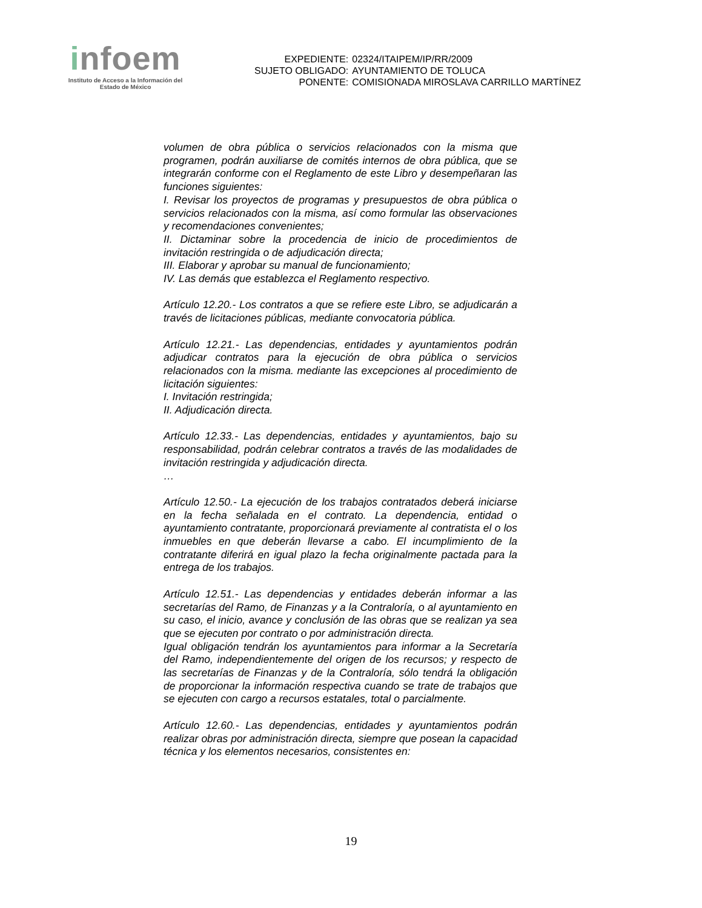infoem
Instituto de Acceso a la Información del
Estado de México
| EXPEDIENTE: | 02324/ITAIPEM/IP/RR/2009 |
| SUJETO OBLIGADO: | AYUNTAMIENTO DE TOLUCA |
| PONENTE: | COMISIONADA MIROSLAVA CARRILLO MARTÍNEZ |
volumen de obra pública o servicios relacionados con la misma que programen, podrán auxiliarse de comités internos de obra pública, que se integrarán conforme con el Reglamento de este Libro y desempeñaran las funciones siguientes:
I. Revisar los proyectos de programas y presupuestos de obra pública o servicios relacionados con la misma, así como formular las observaciones y recomendaciones convenientes;
II. Dictaminar sobre la procedencia de inicio de procedimientos de invitación restringida o de adjudicación directa;
III. Elaborar y aprobar su manual de funcionamiento;
IV. Las demás que establezca el Reglamento respectivo.
Artículo 12.20.- Los contratos a que se refiere este Libro, se adjudicarán a través de licitaciones públicas, mediante convocatoria pública.
Artículo 12.21.- Las dependencias, entidades y ayuntamientos podrán adjudicar contratos para la ejecución de obra pública o servicios relacionados con la misma. mediante las excepciones al procedimiento de licitación siguientes:
I. Invitación restringida;
II. Adjudicación directa.
Artículo 12.33.- Las dependencias, entidades y ayuntamientos, bajo su responsabilidad, podrán celebrar contratos a través de las modalidades de invitación restringida y adjudicación directa.
…
Artículo 12.50.- La ejecución de los trabajos contratados deberá iniciarse en la fecha señalada en el contrato. La dependencia, entidad o ayuntamiento contratante, proporcionará previamente al contratista el o los inmuebles en que deberán llevarse a cabo. El incumplimiento de la contratante diferirá en igual plazo la fecha originalmente pactada para la entrega de los trabajos.
Artículo 12.51.- Las dependencias y entidades deberán informar a las secretarías del Ramo, de Finanzas y a la Contraloría, o al ayuntamiento en su caso, el inicio, avance y conclusión de las obras que se realizan ya sea que se ejecuten por contrato o por administración directa.
Igual obligación tendrán los ayuntamientos para informar a la Secretaría del Ramo, independientemente del origen de los recursos; y respecto de las secretarías de Finanzas y de la Contraloría, sólo tendrá la obligación de proporcionar la información respectiva cuando se trate de trabajos que se ejecuten con cargo a recursos estatales, total o parcialmente.
Artículo 12.60.- Las dependencias, entidades y ayuntamientos podrán realizar obras por administración directa, siempre que posean la capacidad técnica y los elementos necesarios, consistentes en:
19